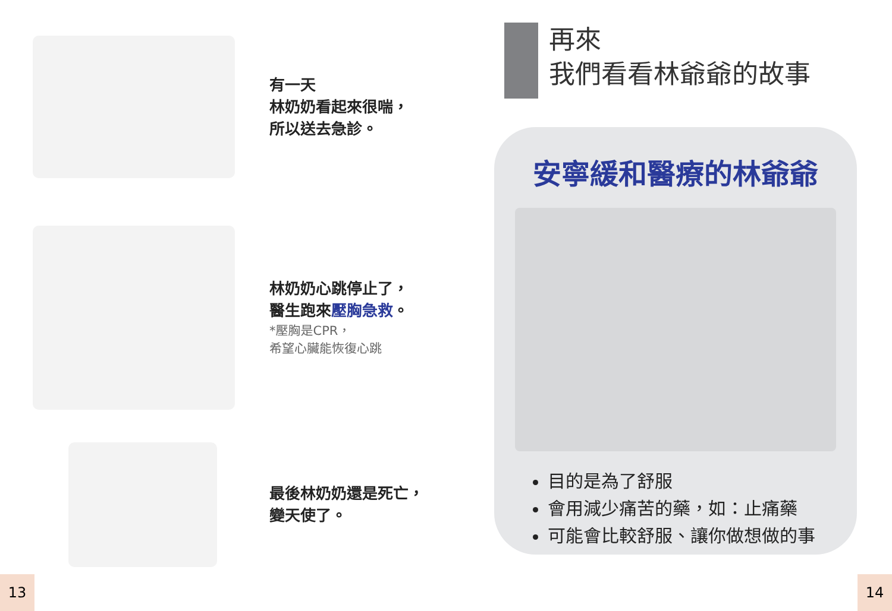有一天
林奶奶看起來很喘，
所以送去急診。
林奶奶心跳停止了，
醫生跑來壓胸急救。
*壓胸是CPR，
希望心臟能恢復心跳
最後林奶奶還是死亡，
變天使了。
13
再來
我們看看林爺爺的故事
安寧緩和醫療的林爺爺
目的是為了舒服
會用減少痛苦的藥，如：止痛藥
可能會比較舒服、讓你做想做的事
14